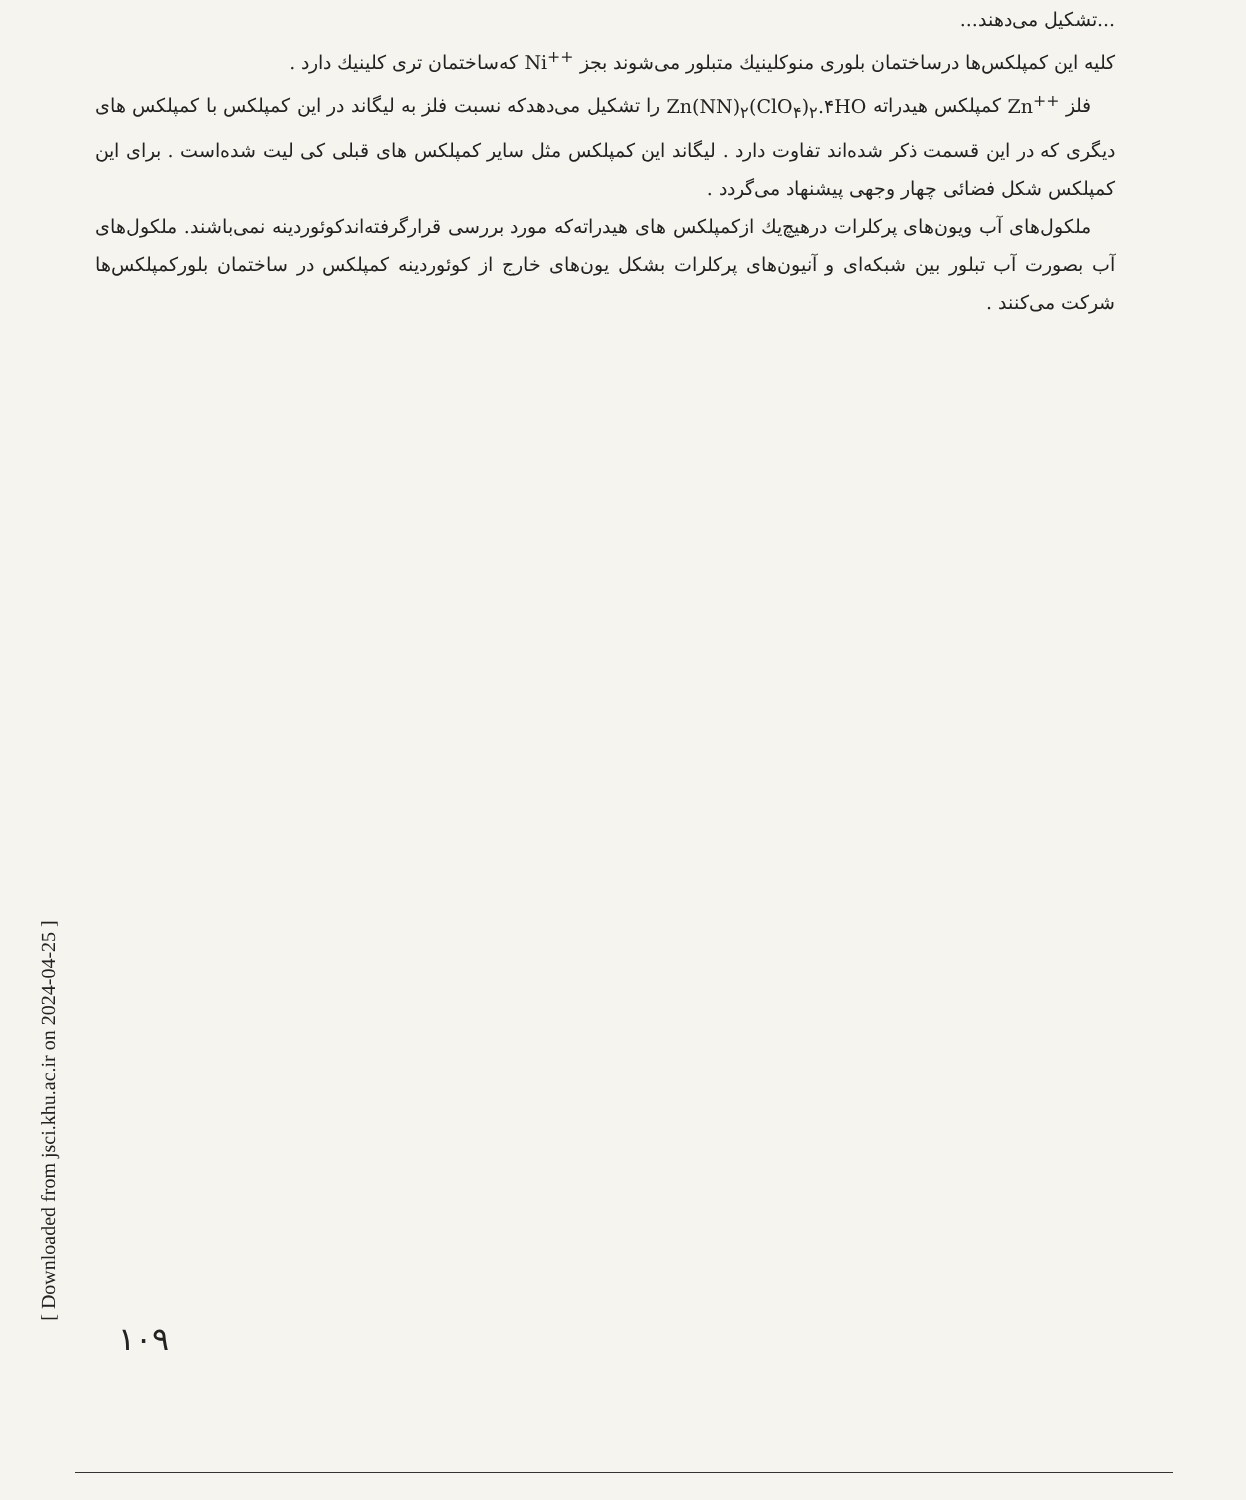...تشکیل می‌دهند...
کلیه این کمپلکس‌ها درساختمان بلوری منوکلینیك متبلور می‌شوند بجز Ni<sup>++</sup> که‌ساختمان تری کلینیك دارد .
فلز Zn<sup>++</sup> کمپلکس هیدراته Zn(NN)<sub>۲</sub>(ClO<sub>۴</sub>)<sub>۲</sub>.۴HO را تشکیل می‌دهدکه نسبت فلز به لیگاند در این کمپلکس با کمپلکس های دیگری که در این قسمت ذکر شده‌اند تفاوت دارد . لیگاند این کمپلکس مثل سایر کمپلکس های قبلی کی لیت شده‌است . برای این کمپلکس شکل فضائی چهار وجهی پیشنهاد می‌گردد .
ملکول‌های آب ویون‌های پرکلرات درهیچ‌یك ازکمپلکس های هیدراته‌که مورد بررسی قرارگرفته‌اندکوئوردینه نمی‌باشند. ملکول‌های آب بصورت آب تبلور بین شبکه‌ای و آنیون‌های پرکلرات بشکل یون‌های خارج از کوئوردینه کمپلکس در ساختمان بلورکمپلکس‌ها شرکت می‌کنند .
[ Downloaded from jsci.khu.ac.ir on 2024-04-25 ]
۱۰۹